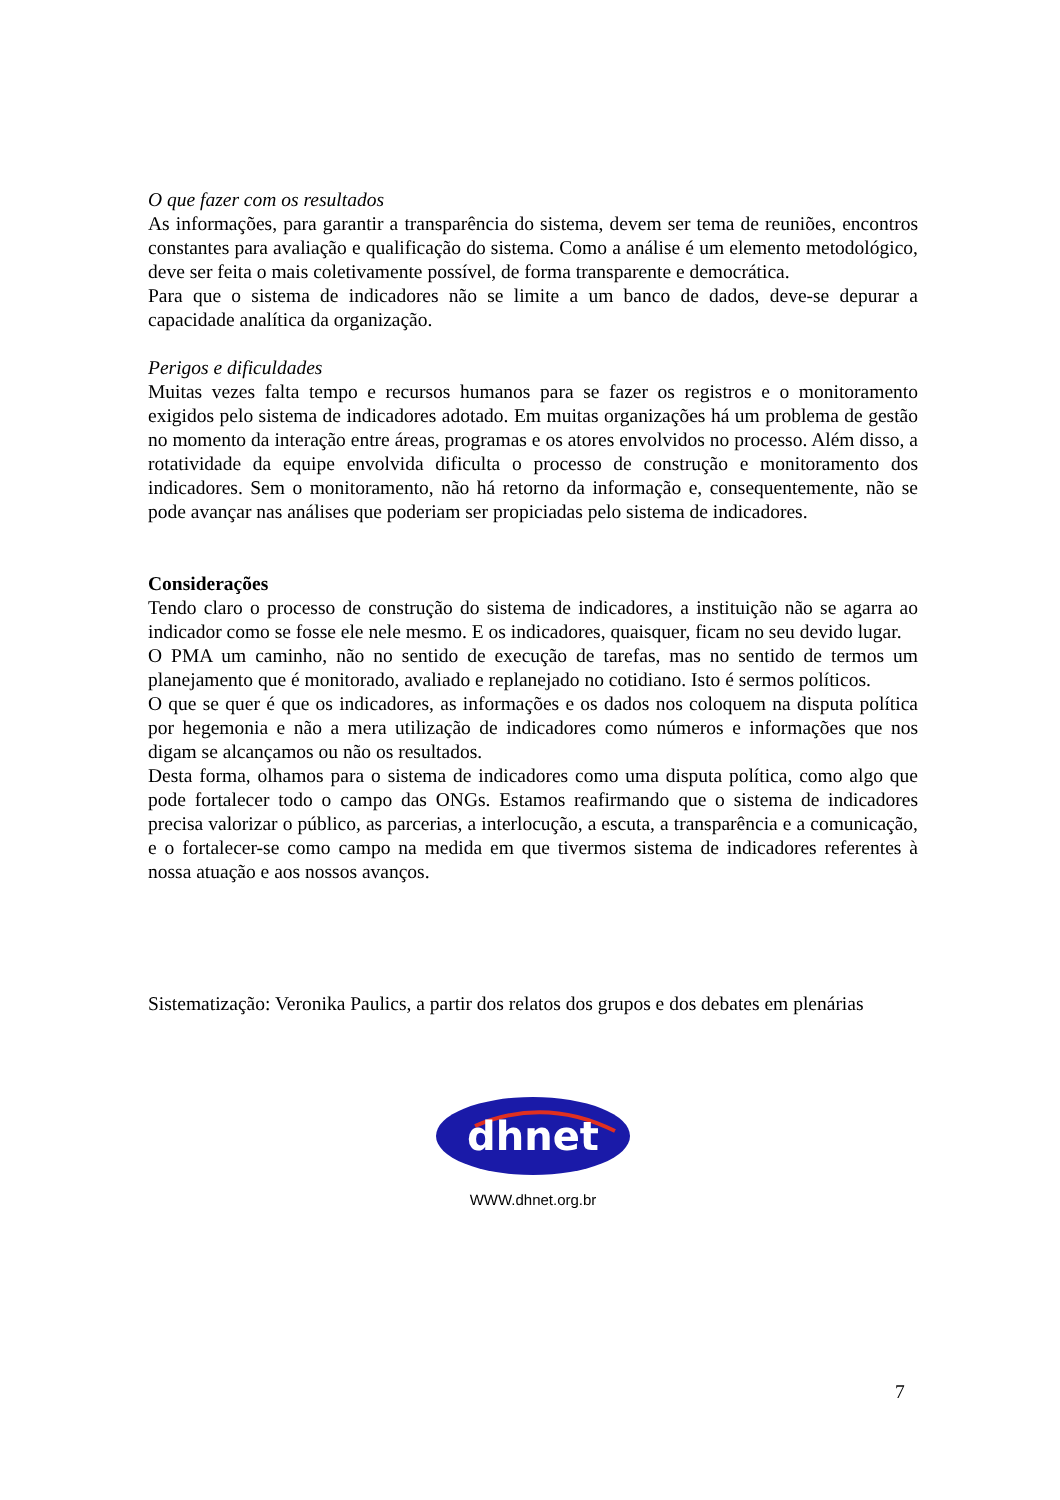O que fazer com os resultados
As informações, para garantir a transparência do sistema, devem ser tema de reuniões, encontros constantes para avaliação e qualificação do sistema. Como a análise é um elemento metodológico, deve ser feita o mais coletivamente possível, de forma transparente e democrática.
Para que o sistema de indicadores não se limite a um banco de dados, deve-se depurar a capacidade analítica da organização.
Perigos e dificuldades
Muitas vezes falta tempo e recursos humanos para se fazer os registros e o monitoramento exigidos pelo sistema de indicadores adotado. Em muitas organizações há um problema de gestão no momento da interação entre áreas, programas e os atores envolvidos no processo. Além disso, a rotatividade da equipe envolvida dificulta o processo de construção e monitoramento dos indicadores. Sem o monitoramento, não há retorno da informação e, consequentemente, não se pode avançar nas análises que poderiam ser propiciadas pelo sistema de indicadores.
Considerações
Tendo claro o processo de construção do sistema de indicadores, a instituição não se agarra ao indicador como se fosse ele nele mesmo. E os indicadores, quaisquer, ficam no seu devido lugar.
O PMA um caminho, não no sentido de execução de tarefas, mas no sentido de termos um planejamento que é monitorado, avaliado e replanejado no cotidiano. Isto é sermos políticos.
O que se quer é que os indicadores, as informações e os dados nos coloquem na disputa política por hegemonia e não a mera utilização de indicadores como números e informações que nos digam se alcançamos ou não os resultados.
Desta forma, olhamos para o sistema de indicadores como uma disputa política, como algo que pode fortalecer todo o campo das ONGs. Estamos reafirmando que o sistema de indicadores precisa valorizar o público, as parcerias, a interlocução, a escuta, a transparência e a comunicação, e o fortalecer-se como campo na medida em que tivermos sistema de indicadores referentes à nossa atuação e aos nossos avanços.
Sistematização: Veronika Paulics, a partir dos relatos dos grupos e dos debates em plenárias
dhnet
WWW.dhnet.org.br
7